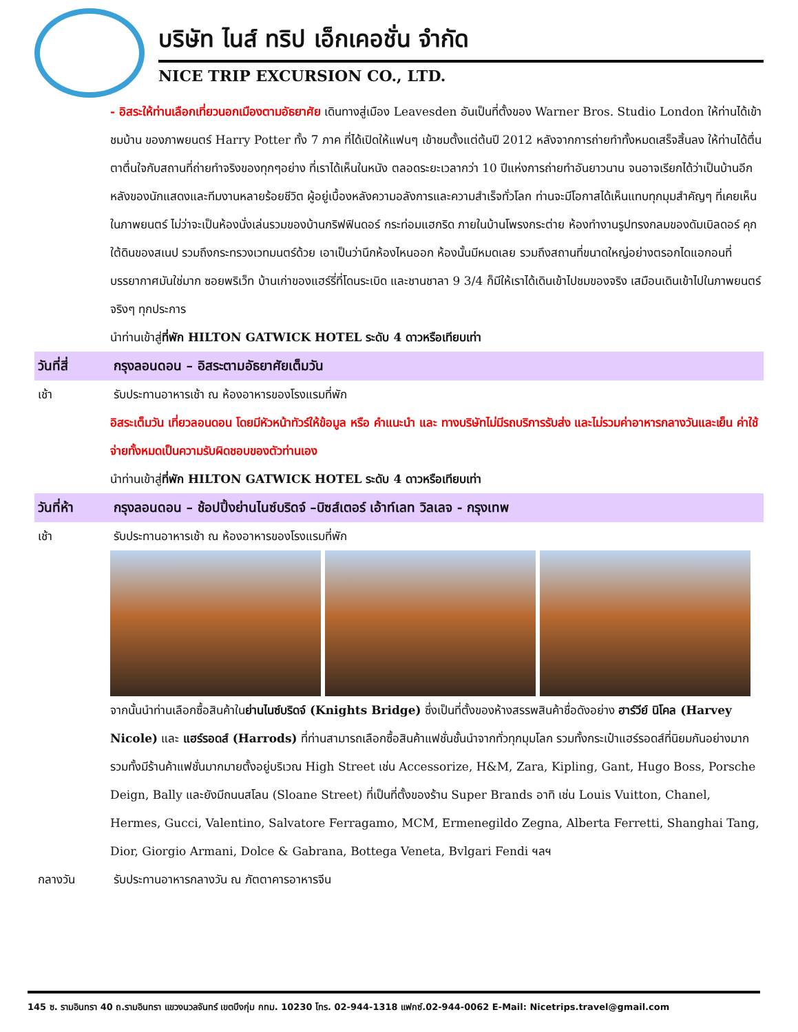บริษัท ไนส์ ทริป เอ็กเคอชั่น จำกัด
NICE TRIP EXCURSION CO., LTD.
- อิสระให้ท่านเลือกเที่ยวนอกเมืองตามอัธยาศัย เดินทางสู่เมือง Leavesden อันเป็นที่ตั้งของ Warner Bros. Studio London ให้ท่านได้เข้าชมบ้าน ของภาพยนตร์ Harry Potter ทั้ง 7 ภาค ที่ได้เปิดให้แฟนๆ เข้าชมตั้งแต่ต้นปี 2012 หลังจากการถ่ายทำทั้งหมดเสร็จสิ้นลง ให้ท่านได้ตื่นตาตื่นใจกับสถานที่ถ่ายทำจริงของทุกๆอย่าง ที่เราได้เห็นในหนัง ตลอดระยะเวลากว่า 10 ปีแห่งการถ่ายทำอันยาวนาน จนอาจเรียกได้ว่าเป็นบ้านอีกหลังของนักแสดงและทีมงานหลายร้อยชีวิต ผู้อยู่เบื้องหลังความอลังการและความสำเร็จทั่วโลก ท่านจะมีโอกาสได้เห็นแทบทุกมุมสำคัญๆ ที่เคยเห็นในภาพยนตร์ ไม่ว่าจะเป็นห้องนั่งเล่นรวมของบ้านกริฟฟินดอร์ กระท่อมแฮกริด ภายในบ้านโพรงกระต่าย ห้องทำงานรูปทรงกลมของดัมเบิลดอร์ คุกใต้ดินของสเนป รวมถึงกระทรวงเวทมนตร์ด้วย เอาเป็นว่านึกห้องไหนออก ห้องนั้นมีหมดเลย รวมถึงสถานที่ขนาดใหญ่อย่างตรอกไดแอกอนที่บรรยากาศมันใช่มาก ซอยพริเว็ท บ้านเก่าของแฮร์รี่ที่โดนระเบิด และชานชาลา 9 3/4 ก็มีให้เราได้เดินเข้าไปชมของจริง เสมือนเดินเข้าไปในภาพยนตร์จริงๆ ทุกประการ
นำท่านเข้าสู่ที่พัก HILTON GATWICK HOTEL ระดับ 4 ดาวหรือเทียบเท่า
วันที่สี่ กรุงลอนดอน – อิสระตามอัธยาศัยเต็มวัน
เช้า รับประทานอาหารเช้า ณ ห้องอาหารของโรงแรมที่พัก
อิสระเต็มวัน เที่ยวลอนดอน โดยมีหัวหน้าทัวร์ให้ข้อมูล หรือ คำแนะนำ และ ทางบริษัทไม่มีรถบริการรับส่ง และไม่รวมค่าอาหารกลางวันและเย็น ค่าใช้จ่ายทั้งหมดเป็นความรับผิดชอบของตัวท่านเอง
นำท่านเข้าสู่ที่พัก HILTON GATWICK HOTEL ระดับ 4 ดาวหรือเทียบเท่า
วันที่ห้า กรุงลอนดอน – ช้อปปิ้งย่านไนซ์บริดจ์ –บิซส์เตอร์ เอ้าท์เลท วิลเลจ - กรุงเทพ
เช้า รับประทานอาหารเช้า ณ ห้องอาหารของโรงแรมที่พัก
จากนั้นนำท่านเลือกซื้อสินค้าในย่านไนซ์บริดจ์ (Knights Bridge) ซึ่งเป็นที่ตั้งของห้างสรรพสินค้าชื่อดังอย่าง ฮาร์วีย์ นิโคล (Harvey Nicole) และ แฮร์รอดส์ (Harrods) ที่ท่านสามารถเลือกซื้อสินค้าแฟชั่นชั้นนำจากทั่วทุกมุมโลก รวมทั้งกระเป๋าแฮร์รอดส์ที่นิยมกันอย่างมาก รวมทั้งมีร้านค้าแฟชั่นมากมายตั้งอยู่บริเวณ High Street เช่น Accessorize, H&M, Zara, Kipling, Gant, Hugo Boss, Porsche Deign, Bally และยังมีถนนสโลน (Sloane Street) ที่เป็นที่ตั้งของร้าน Super Brands อาทิ เช่น Louis Vuitton, Chanel, Hermes, Gucci, Valentino, Salvatore Ferragamo, MCM, Ermenegildo Zegna, Alberta Ferretti, Shanghai Tang, Dior, Giorgio Armani, Dolce & Gabrana, Bottega Veneta, Bvlgari Fendi ฯลฯ
กลางวัน รับประทานอาหารกลางวัน ณ ภัตตาคารอาหารจีน
145 ซ. รามอินทรา 40 ถ.รามอินทรา แขวงนวลจันทร์ เขตบึงกุ่ม กทม. 10230 โทร. 02-944-1318 แฟกซ์.02-944-0062 E-Mail: Nicetrips.travel@gmail.com